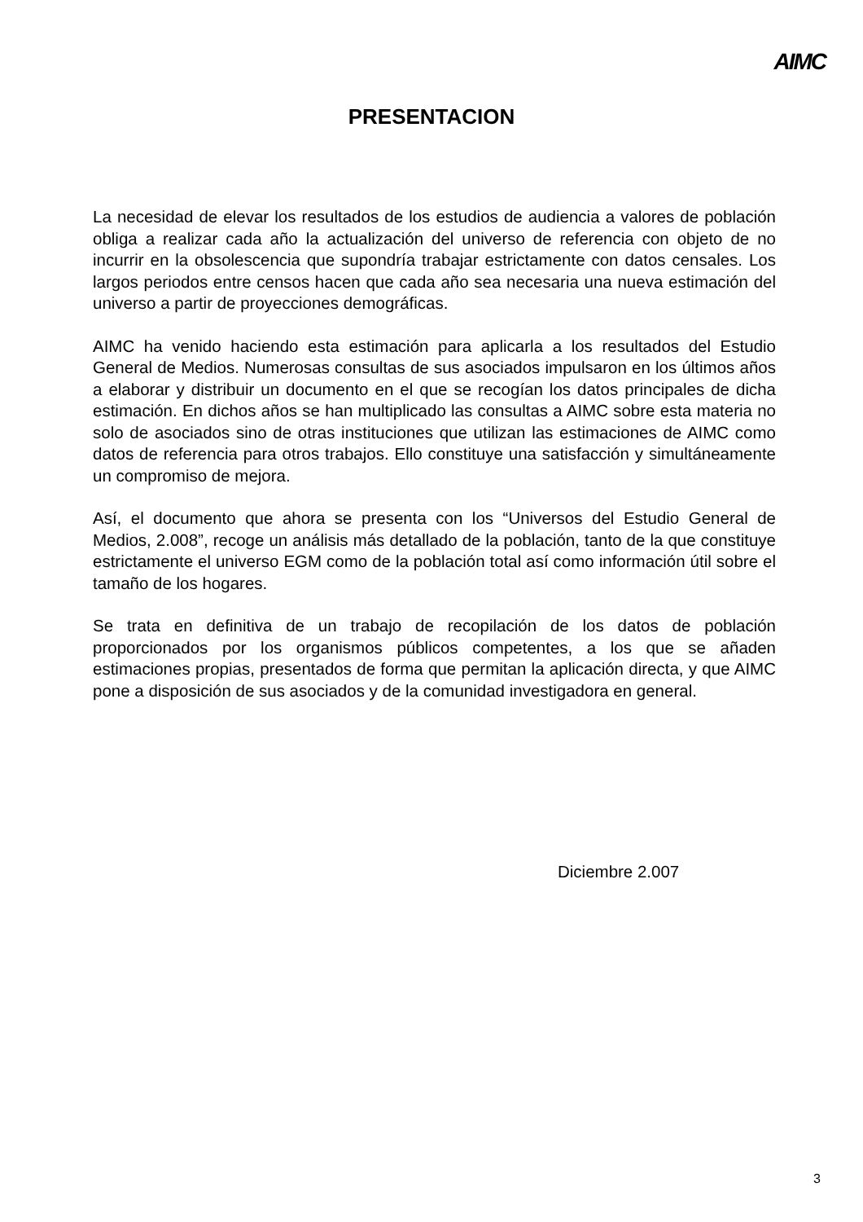AIMC
PRESENTACION
La necesidad de elevar los resultados de los estudios de audiencia a valores de población obliga a realizar cada año la actualización del universo de referencia con objeto de no incurrir en la obsolescencia que supondría trabajar estrictamente con datos censales. Los largos periodos entre censos hacen que cada año sea necesaria una nueva estimación del universo a partir de proyecciones demográficas.
AIMC ha venido haciendo esta estimación para aplicarla a los resultados del Estudio General de Medios. Numerosas consultas de sus asociados impulsaron en los últimos años a elaborar y distribuir un documento en el que se recogían los datos principales de dicha estimación. En dichos años se han multiplicado las consultas a AIMC sobre esta materia no solo de asociados sino de otras instituciones que utilizan las estimaciones de AIMC como datos de referencia para otros trabajos. Ello constituye una satisfacción y simultáneamente un compromiso de mejora.
Así, el documento que ahora se presenta con los “Universos del Estudio General de Medios, 2.008”, recoge un análisis más detallado de la población, tanto de la que constituye estrictamente el universo EGM como de la población total así como información útil sobre el tamaño de los hogares.
Se trata en definitiva de un trabajo de recopilación de los datos de población proporcionados por los organismos públicos competentes, a los que se añaden estimaciones propias, presentados de forma que permitan la aplicación directa, y que AIMC pone a disposición de sus asociados y de la comunidad investigadora en general.
Diciembre 2.007
3